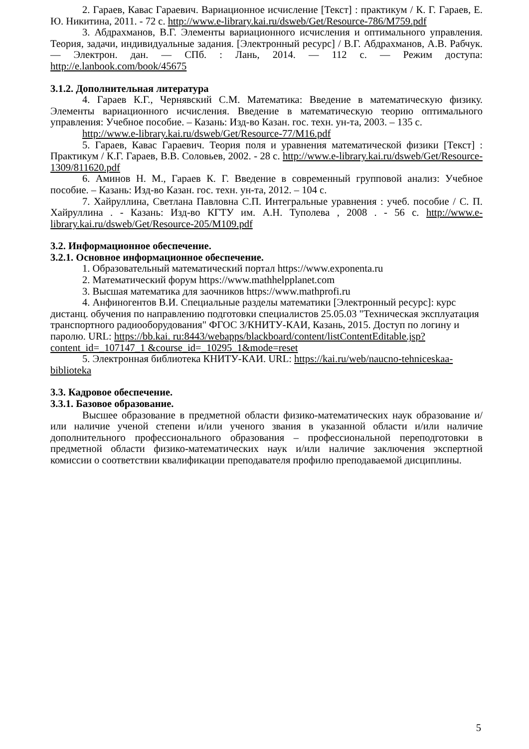2. Гараев, Кавас Гараевич. Вариационное исчисление [Текст] : практикум / К. Г. Гараев, Е. Ю. Никитина, 2011. - 72 с. http://www.e-library.kai.ru/dsweb/Get/Resource-786/M759.pdf
3. Абдрахманов, В.Г. Элементы вариационного исчисления и оптимального управления. Теория, задачи, индивидуальные задания. [Электронный ресурс] / В.Г. Абдрахманов, А.В. Рабчук. — Электрон. дан. — СПб. : Лань, 2014. — 112 с. — Режим доступа: http://e.lanbook.com/book/45675
3.1.2. Дополнительная литература
4. Гараев К.Г., Чернявский С.М. Математика: Введение в математическую физику. Элементы вариационного исчисления. Введение в математическую теорию оптимального управления: Учебное пособие. – Казань: Изд-во Казан. гос. техн. ун-та, 2003. – 135 с.
http://www.e-library.kai.ru/dsweb/Get/Resource-77/M16.pdf
5. Гараев, Кавас Гараевич. Теория поля и уравнения математической физики [Текст] : Практикум / К.Г. Гараев, В.В. Соловьев, 2002. - 28 с. http://www.e-library.kai.ru/dsweb/Get/Resource-1309/811620.pdf
6. Аминов Н. М., Гараев К. Г. Введение в современный групповой анализ: Учебное пособие. – Казань: Изд-во Казан. гос. техн. ун-та, 2012. – 104 с.
7. Хайруллина, Светлана Павловна С.П. Интегральные уравнения : учеб. пособие / С. П. Хайруллина . - Казань: Изд-во КГТУ им. А.Н. Туполева , 2008 . - 56 с. http://www.e-library.kai.ru/dsweb/Get/Resource-205/M109.pdf
3.2. Информационное обеспечение.
3.2.1. Основное информационное обеспечение.
1. Образовательный математический портал https://www.exponenta.ru
2. Математический форум https://www.mathhelpplanet.com
3. Высшая математика для заочников https://www.mathprofi.ru
4. Анфиногентов В.И. Специальные разделы математики [Электронный ресурс]: курс дистанц. обучения по направлению подготовки специалистов 25.05.03 "Техническая эксплуатация транспортного радиооборудования" ФГОС 3/КНИТУ-КАИ, Казань, 2015. Доступ по логину и паролю. URL: https://bb.kai. ru:8443/webapps/blackboard/content/listContentEditable.jsp?content_id=_107147_1 &course_id=_10295_1&mode=reset
5. Электронная библиотека КНИТУ-КАИ. URL: https://kai.ru/web/naucno-tehniceskaa-biblioteka
3.3. Кадровое обеспечение.
3.3.1. Базовое образование.
Высшее образование в предметной области физико-математических наук образование и/или наличие ученой степени и/или ученого звания в указанной области и/или наличие дополнительного профессионального образования – профессиональной переподготовки в предметной области физико-математических наук и/или наличие заключения экспертной комиссии о соответствии квалификации преподавателя профилю преподаваемой дисциплины.
5